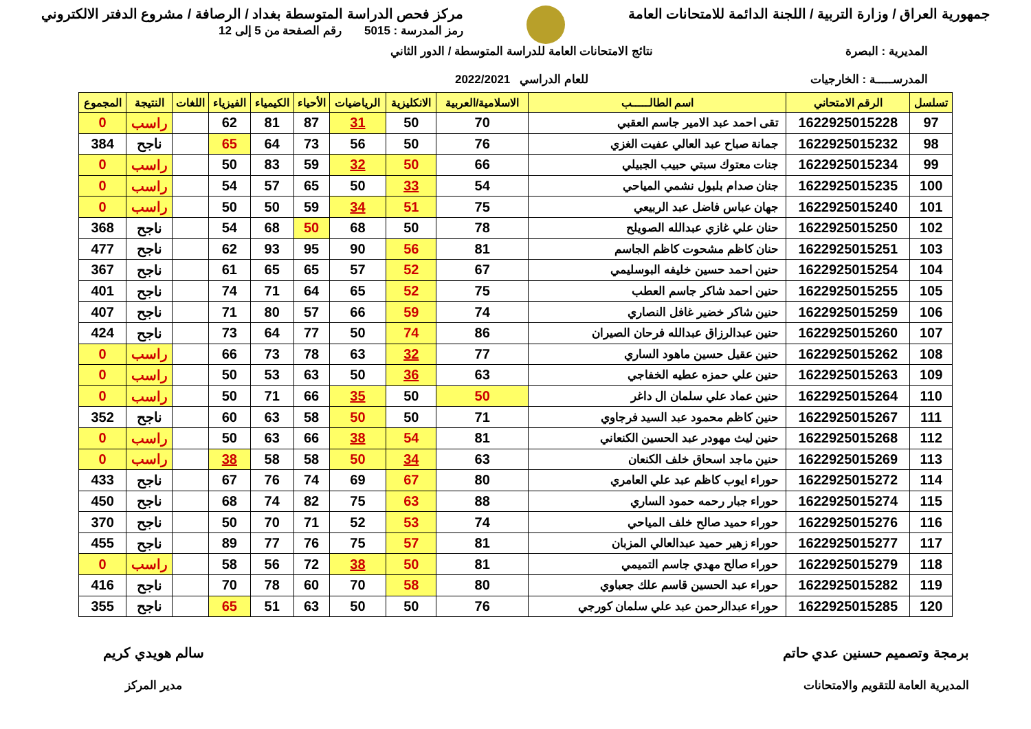جمهورية العراق / وزارة التربية / اللجنة الدائمة للامتحانات العامة
مركز فحص الدراسة المتوسطة بغداد / الرصافة / مشروع الدفتر الالكتروني
رمز المدرسة : 5015 رقم الصفحة من 5 إلى 12
المديرية : البصرة
المدرســـــة : الخارجيات
نتائج الامتحانات العامة للدراسة المتوسطة / الدور الثاني
للعام الدراسي 2022/2021
| تسلسل | الرقم الامتحاني | اسم الطالـــــب | الاسلامية/العربية | الانكليزية | الرياضيات | الأحياء | الكيمياء | الفيزياء | اللغات | النتيجة | المجموع |
| --- | --- | --- | --- | --- | --- | --- | --- | --- | --- | --- | --- |
| 97 | 1622925015228 | تقى احمد عبد الامير جاسم العقبي | 70 | 50 | 31 | 87 | 81 | 62 | | راسب | 0 |
| 98 | 1622925015232 | جمانة صباح عبد العالي عفيت الغزي | 76 | 50 | 56 | 73 | 64 | 65 | | ناجح | 384 |
| 99 | 1622925015234 | جنات معتوك سبتي حبيب الجبيلي | 66 | 50 | 32 | 59 | 83 | 50 | | راسب | 0 |
| 100 | 1622925015235 | جنان صدام بلبول نشمي المياحي | 54 | 33 | 50 | 65 | 57 | 54 | | راسب | 0 |
| 101 | 1622925015240 | جهان عباس فاضل عبد الربيعي | 75 | 51 | 34 | 59 | 50 | 50 | | راسب | 0 |
| 102 | 1622925015250 | حنان علي غازي عبدالله الصويلح | 78 | 50 | 68 | 50 | 68 | 54 | | ناجح | 368 |
| 103 | 1622925015251 | حنان كاظم مشحوت كاظم الجاسم | 81 | 56 | 90 | 95 | 93 | 62 | | ناجح | 477 |
| 104 | 1622925015254 | حنين احمد حسين خليفه البوسليمي | 67 | 52 | 57 | 65 | 65 | 61 | | ناجح | 367 |
| 105 | 1622925015255 | حنين احمد شاكر جاسم العطب | 75 | 52 | 65 | 64 | 71 | 74 | | ناجح | 401 |
| 106 | 1622925015259 | حنين شاكر خضير غافل النصاري | 74 | 59 | 66 | 57 | 80 | 71 | | ناجح | 407 |
| 107 | 1622925015260 | حنين عبدالرزاق عبدالله فرحان الصيران | 86 | 74 | 50 | 77 | 64 | 73 | | ناجح | 424 |
| 108 | 1622925015262 | حنين عقيل حسين ماهود الساري | 77 | 32 | 63 | 78 | 73 | 66 | | راسب | 0 |
| 109 | 1622925015263 | حنين علي حمزه عطيه الخفاجي | 63 | 36 | 50 | 63 | 53 | 50 | | راسب | 0 |
| 110 | 1622925015264 | حنين عماد علي سلمان ال داغر | 50 | 50 | 35 | 66 | 71 | 50 | | راسب | 0 |
| 111 | 1622925015267 | حنين كاظم محمود عبد السيد فرجاوي | 71 | 50 | 50 | 58 | 63 | 60 | | ناجح | 352 |
| 112 | 1622925015268 | حنين ليث مهودر عبد الحسين الكنعاني | 81 | 54 | 38 | 66 | 63 | 50 | | راسب | 0 |
| 113 | 1622925015269 | حنين ماجد اسحاق خلف الكنعان | 63 | 34 | 50 | 58 | 58 | 38 | | راسب | 0 |
| 114 | 1622925015272 | حوراء ايوب كاظم عبد علي العامري | 80 | 67 | 69 | 74 | 76 | 67 | | ناجح | 433 |
| 115 | 1622925015274 | حوراء جبار رحمه حمود الساري | 88 | 63 | 75 | 82 | 74 | 68 | | ناجح | 450 |
| 116 | 1622925015276 | حوراء حميد صالح خلف المياحي | 74 | 53 | 52 | 71 | 70 | 50 | | ناجح | 370 |
| 117 | 1622925015277 | حوراء زهير حميد عبدالعالي المزبان | 81 | 57 | 75 | 76 | 77 | 89 | | ناجح | 455 |
| 118 | 1622925015279 | حوراء صالح مهدي جاسم التميمي | 81 | 50 | 38 | 72 | 56 | 58 | | راسب | 0 |
| 119 | 1622925015282 | حوراء عبد الحسين قاسم علك جعباوي | 80 | 58 | 70 | 60 | 78 | 70 | | ناجح | 416 |
| 120 | 1622925015285 | حوراء عبدالرحمن عبد علي سلمان كورجي | 76 | 50 | 50 | 63 | 51 | 65 | | ناجح | 355 |
برمجة وتصميم حسنين عدي حاتم
المديرية العامة للتقويم والامتحانات
سالم هويدي كريم
مدير المركز